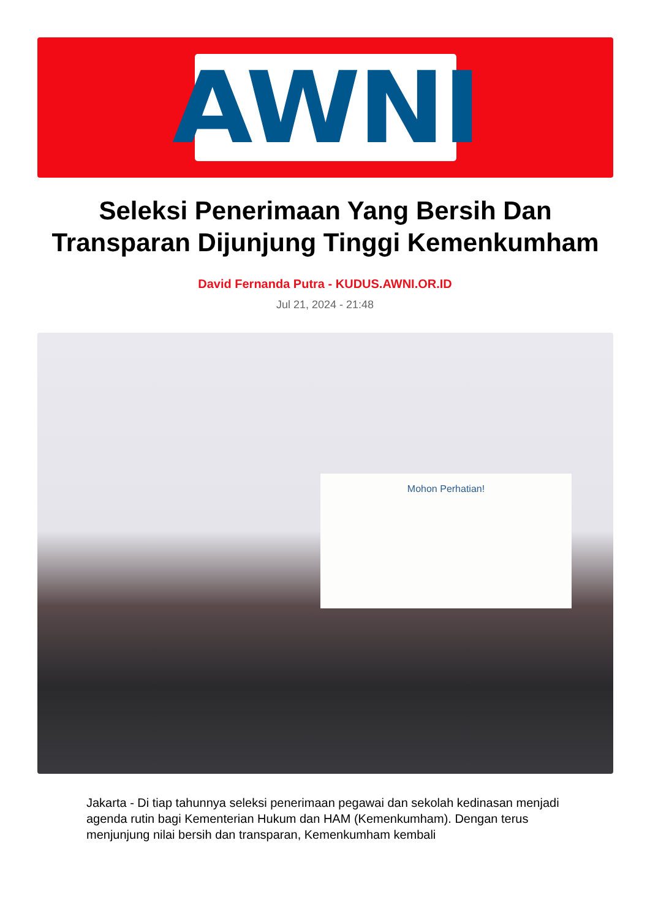AWNI
Seleksi Penerimaan Yang Bersih Dan Transparan Dijunjung Tinggi Kemenkumham
David Fernanda Putra - KUDUS.AWNI.OR.ID
Jul 21, 2024 - 21:48
Mohon Perhatian!
Jakarta - Di tiap tahunnya seleksi penerimaan pegawai dan sekolah kedinasan menjadi agenda rutin bagi Kementerian Hukum dan HAM (Kemenkumham). Dengan terus menjunjung nilai bersih dan transparan, Kemenkumham kembali